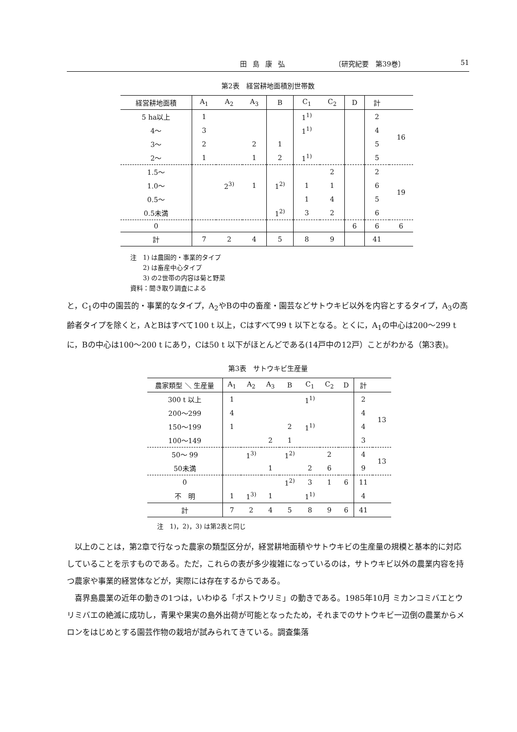田島康弘 〔研究紀要　第39巻〕 51
第2表　経営耕地面積別世帯数
| 経営耕地面積 | A<sub>1</sub> | A<sub>2</sub> | A<sub>3</sub> | B | C<sub>1</sub> | C<sub>2</sub> | D | 計 | |
| --- | --- | --- | --- | --- | --- | --- | --- | --- | --- |
| 5 ha以上 | 1 | | | | 1<sup>1)</sup> | | | 2 | 16 |
| 4～ | 3 | | | | 1<sup>1)</sup> | | | 4 | |
| 3～ | 2 | | 2 | 1 | | | | 5 | |
| 2～ | 1 | | 1 | 2 | 1<sup>1)</sup> | | | 5 | |
| 1.5～ | | | | | | 2 | | 2 | 19 |
| 1.0～ | | 2<sup>3)</sup> | 1 | 1<sup>2)</sup> | 1 | 1 | | 6 | |
| 0.5～ | | | | | 1 | 4 | | 5 | |
| 0.5未満 | | | | 1<sup>2)</sup> | 3 | 2 | | 6 | |
| 0 | | | | | | | 6 | 6 | 6 |
| 計 | 7 | 2 | 4 | 5 | 8 | 9 | | 41 | |
注　1) は農園的・事業的タイプ
　　2) は畜産中心タイプ
　　3) の2世帯の内容は菊と野菜
資料：聞き取り調査による
と，C<sub>1</sub>の中の園芸的・事業的なタイプ，A<sub>2</sub>やBの中の畜産・園芸などサトウキビ以外を内容とするタイプ，A<sub>3</sub>の高齢者タイプを除くと，AとBはすべて100 t 以上，Cはすべて99 t 以下となる。とくに，A<sub>1</sub>の中心は200～299 t に，Bの中心は100～200 t にあり，Cは50 t 以下がほとんどである(14戸中の12戸）ことがわかる（第3表)。
第3表　サトウキビ生産量
| 農家類型 ＼ 生産量 | A<sub>1</sub> | A<sub>2</sub> | A<sub>3</sub> | B | C<sub>1</sub> | C<sub>2</sub> | D | 計 | |
| --- | --- | --- | --- | --- | --- | --- | --- | --- | --- |
| 300 t 以上 | 1 | | | | 1<sup>1)</sup> | | | 2 | 13 |
| 200～299 | 4 | | | | | | | 4 | |
| 150～199 | 1 | | | 2 | 1<sup>1)</sup> | | | 4 | |
| 100～149 | | | 2 | 1 | | | | 3 | |
| 50～ 99 | | 1<sup>3)</sup> | | 1<sup>2)</sup> | | 2 | | 4 | 13 |
| 50未満 | | | 1 | | 2 | 6 | | 9 | |
| 0 | | | | 1<sup>2)</sup> | 3 | 1 | 6 | 11 | |
| 不 明 | 1 | 1<sup>3)</sup> | 1 | | 1<sup>1)</sup> | | | 4 | |
| 計 | 7 | 2 | 4 | 5 | 8 | 9 | 6 | 41 | |
注　1)，2)，3) は第2表と同じ
　以上のことは，第2章で行なった農家の類型区分が，経営耕地面積やサトウキビの生産量の規模と基本的に対応していることを示すものである。ただ，これらの表が多少複雑になっているのは，サトウキビ以外の農業内容を持つ農家や事業的経営体などが，実際には存在するからである。
　喜界島農業の近年の動きの1つは，いわゆる「ポストウリミ」の動きである。1985年10月 ミカンコミバエとウリミバエの絶滅に成功し，青果や果実の島外出荷が可能となったため，それまでのサトウキビ一辺倒の農業からメロンをはじめとする園芸作物の栽培が試みられてきている。調査集落